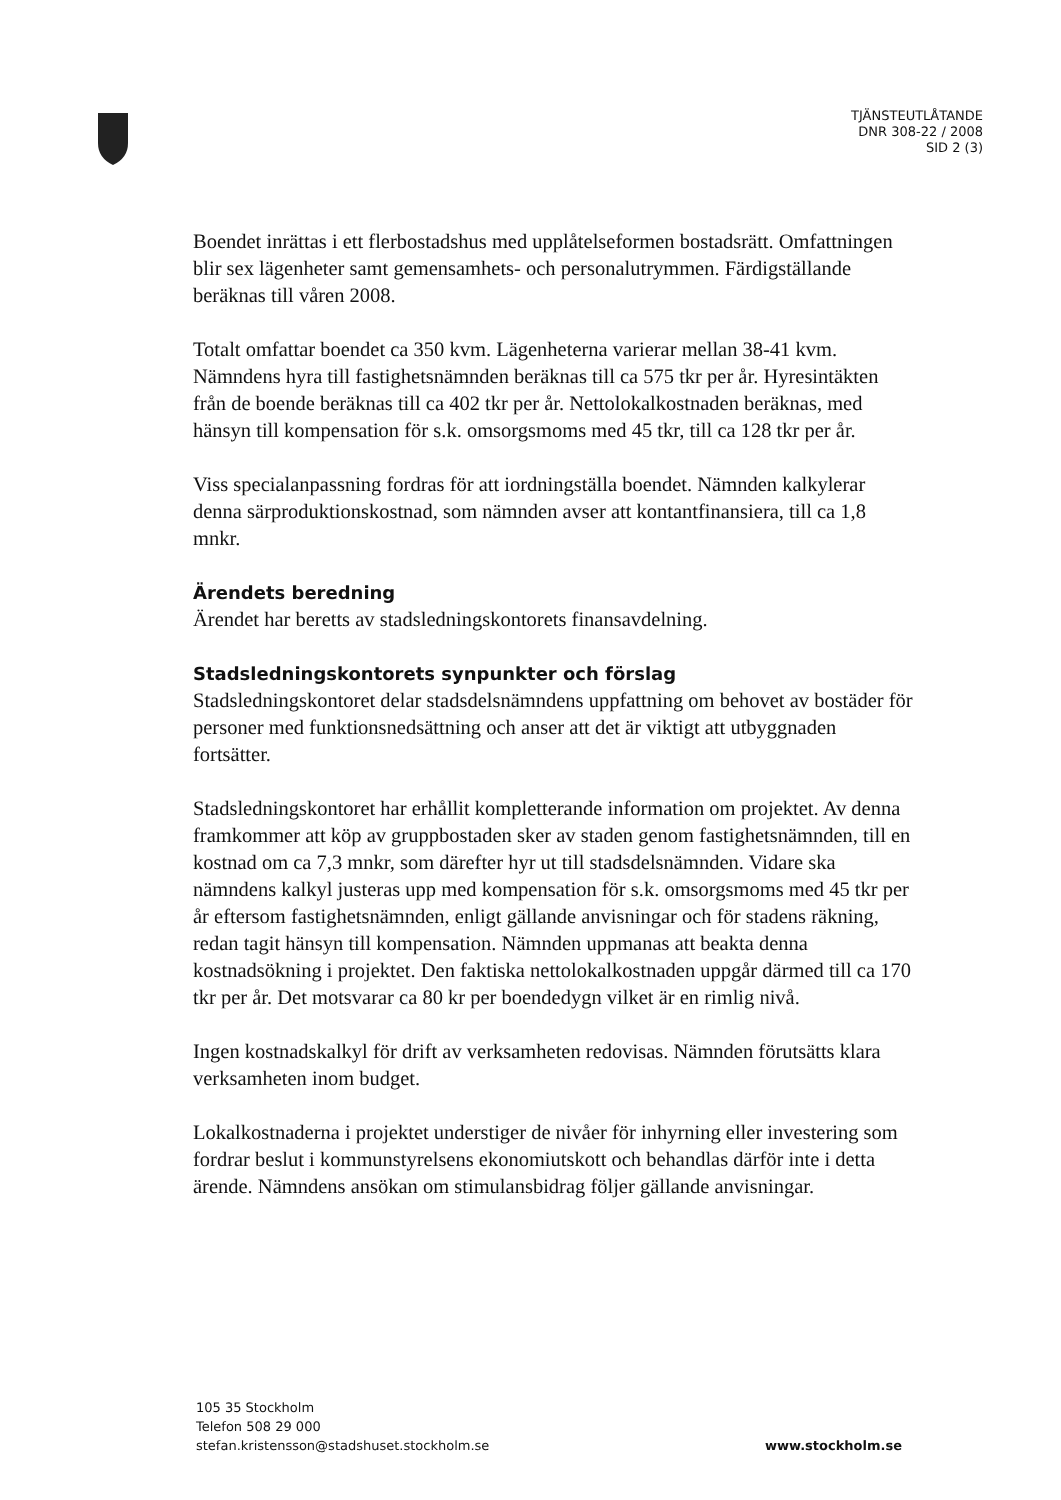TJÄNSTEUTLÅTANDE
DNR 308-22 / 2008
SID 2 (3)
Boendet inrättas i ett flerbostadshus med upplåtelseformen bostadsrätt. Omfatt­ningen blir sex lägenheter samt gemensamhets- och personalutrymmen. Färdig­ställande beräknas till våren 2008.
Totalt omfattar boendet ca 350 kvm. Lägenheterna varierar mellan 38-41 kvm. Nämndens hyra till fastighetsnämnden beräknas till ca 575 tkr per år. Hyresintäk­ten från de boende beräknas till ca 402 tkr per år. Nettolokalkostnaden beräknas, med hänsyn till kompensation för s.k. omsorgsmoms med 45 tkr, till ca 128 tkr per år.
Viss specialanpassning fordras för att iordningställa boendet. Nämnden kalkylerar denna särproduktionskostnad, som nämnden avser att kontantfinansiera, till ca 1,8 mnkr.
Ärendets beredning
Ärendet har beretts av stadsledningskontorets finansavdelning.
Stadsledningskontorets synpunkter och förslag
Stadsledningskontoret delar stadsdelsnämndens uppfattning om behovet av bostä­der för personer med funktionsnedsättning och anser att det är viktigt att utbygg­naden fortsätter.
Stadsledningskontoret har erhållit kompletterande information om projektet. Av denna framkommer att köp av gruppbostaden sker av staden genom fastighets­nämnden, till en kostnad om ca 7,3 mnkr, som därefter hyr ut till stadsdelsnämn­den. Vidare ska nämndens kalkyl justeras upp med kompensation för s.k. om­sorgsmoms med 45 tkr per år eftersom fastighetsnämnden, enligt gällande anvis­ningar och för stadens räkning, redan tagit hänsyn till kompensation. Nämnden uppmanas att beakta denna kostnadsökning i projektet. Den faktiska nettolokal­kostnaden uppgår därmed till ca 170 tkr per år. Det motsvarar ca 80 kr per boen­dedygn vilket är en rimlig nivå.
Ingen kostnadskalkyl för drift av verksamheten redovisas. Nämnden förutsätts klara verksamheten inom budget.
Lokalkostnaderna i projektet understiger de nivåer för inhyrning eller investering som fordrar beslut i kommunstyrelsens ekonomiutskott och behandlas därför inte i detta ärende. Nämndens ansökan om stimulansbidrag följer gällande anvisningar.
105 35 Stockholm
Telefon 508 29 000
stefan.kristensson@stadshuset.stockholm.se
www.stockholm.se